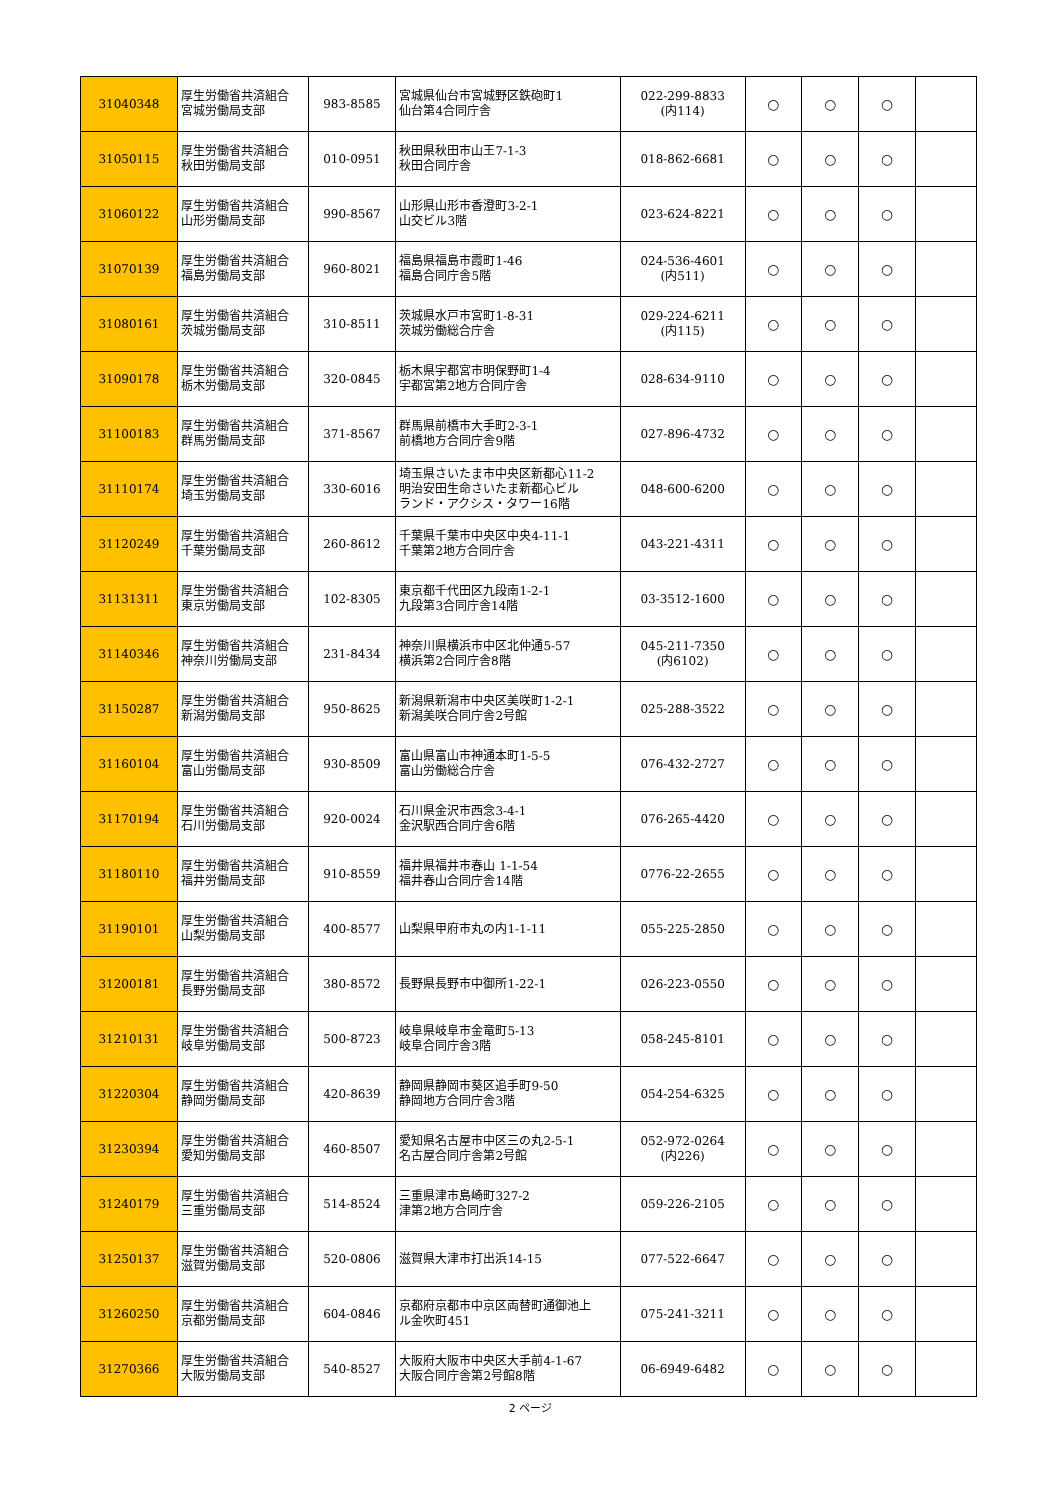| 31040348 | 厚生労働省共済組合 宮城労働局支部 | 983-8585 | 宮城県仙台市宮城野区鉄砲町1 仙台第4合同庁舎 | 022-299-8833 (内114) | ○ | ○ | ○ | |
| 31050115 | 厚生労働省共済組合 秋田労働局支部 | 010-0951 | 秋田県秋田市山王7-1-3 秋田合同庁舎 | 018-862-6681 | ○ | ○ | ○ | |
| 31060122 | 厚生労働省共済組合 山形労働局支部 | 990-8567 | 山形県山形市香澄町3-2-1 山交ビル3階 | 023-624-8221 | ○ | ○ | ○ | |
| 31070139 | 厚生労働省共済組合 福島労働局支部 | 960-8021 | 福島県福島市霞町1-46 福島合同庁舎5階 | 024-536-4601 (内511) | ○ | ○ | ○ | |
| 31080161 | 厚生労働省共済組合 茨城労働局支部 | 310-8511 | 茨城県水戸市宮町1-8-31 茨城労働総合庁舎 | 029-224-6211 (内115) | ○ | ○ | ○ | |
| 31090178 | 厚生労働省共済組合 栃木労働局支部 | 320-0845 | 栃木県宇都宮市明保野町1-4 宇都宮第2地方合同庁舎 | 028-634-9110 | ○ | ○ | ○ | |
| 31100183 | 厚生労働省共済組合 群馬労働局支部 | 371-8567 | 群馬県前橋市大手町2-3-1 前橋地方合同庁舎9階 | 027-896-4732 | ○ | ○ | ○ | |
| 31110174 | 厚生労働省共済組合 埼玉労働局支部 | 330-6016 | 埼玉県さいたま市中央区新都心11-2 明治安田生命さいたま新都心ビル ランド・アクシス・タワー16階 | 048-600-6200 | ○ | ○ | ○ | |
| 31120249 | 厚生労働省共済組合 千葉労働局支部 | 260-8612 | 千葉県千葉市中央区中央4-11-1 千葉第2地方合同庁舎 | 043-221-4311 | ○ | ○ | ○ | |
| 31131311 | 厚生労働省共済組合 東京労働局支部 | 102-8305 | 東京都千代田区九段南1-2-1 九段第3合同庁舎14階 | 03-3512-1600 | ○ | ○ | ○ | |
| 31140346 | 厚生労働省共済組合 神奈川労働局支部 | 231-8434 | 神奈川県横浜市中区北仲通5-57 横浜第2合同庁舎8階 | 045-211-7350 (内6102) | ○ | ○ | ○ | |
| 31150287 | 厚生労働省共済組合 新潟労働局支部 | 950-8625 | 新潟県新潟市中央区美咲町1-2-1 新潟美咲合同庁舎2号館 | 025-288-3522 | ○ | ○ | ○ | |
| 31160104 | 厚生労働省共済組合 富山労働局支部 | 930-8509 | 富山県富山市神通本町1-5-5 富山労働総合庁舎 | 076-432-2727 | ○ | ○ | ○ | |
| 31170194 | 厚生労働省共済組合 石川労働局支部 | 920-0024 | 石川県金沢市西念3-4-1 金沢駅西合同庁舎6階 | 076-265-4420 | ○ | ○ | ○ | |
| 31180110 | 厚生労働省共済組合 福井労働局支部 | 910-8559 | 福井県福井市春山 1-1-54 福井春山合同庁舎14階 | 0776-22-2655 | ○ | ○ | ○ | |
| 31190101 | 厚生労働省共済組合 山梨労働局支部 | 400-8577 | 山梨県甲府市丸の内1-1-11 | 055-225-2850 | ○ | ○ | ○ | |
| 31200181 | 厚生労働省共済組合 長野労働局支部 | 380-8572 | 長野県長野市中御所1-22-1 | 026-223-0550 | ○ | ○ | ○ | |
| 31210131 | 厚生労働省共済組合 岐阜労働局支部 | 500-8723 | 岐阜県岐阜市金竜町5-13 岐阜合同庁舎3階 | 058-245-8101 | ○ | ○ | ○ | |
| 31220304 | 厚生労働省共済組合 静岡労働局支部 | 420-8639 | 静岡県静岡市葵区追手町9-50 静岡地方合同庁舎3階 | 054-254-6325 | ○ | ○ | ○ | |
| 31230394 | 厚生労働省共済組合 愛知労働局支部 | 460-8507 | 愛知県名古屋市中区三の丸2-5-1 名古屋合同庁舎第2号館 | 052-972-0264 (内226) | ○ | ○ | ○ | |
| 31240179 | 厚生労働省共済組合 三重労働局支部 | 514-8524 | 三重県津市島崎町327-2 津第2地方合同庁舎 | 059-226-2105 | ○ | ○ | ○ | |
| 31250137 | 厚生労働省共済組合 滋賀労働局支部 | 520-0806 | 滋賀県大津市打出浜14-15 | 077-522-6647 | ○ | ○ | ○ | |
| 31260250 | 厚生労働省共済組合 京都労働局支部 | 604-0846 | 京都府京都市中京区両替町通御池上 ル金吹町451 | 075-241-3211 | ○ | ○ | ○ | |
| 31270366 | 厚生労働省共済組合 大阪労働局支部 | 540-8527 | 大阪府大阪市中央区大手前4-1-67 大阪合同庁舎第2号館8階 | 06-6949-6482 | ○ | ○ | ○ | |
2 ページ